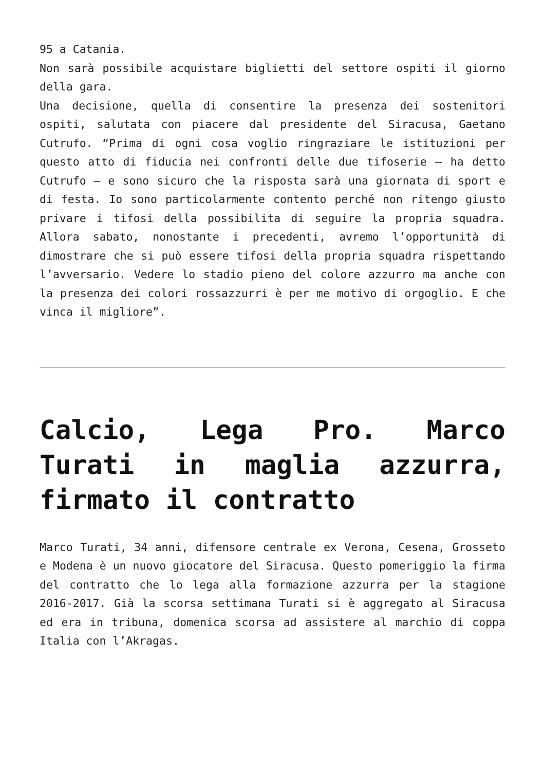95 a Catania.
Non sarà possibile acquistare biglietti del settore ospiti il giorno della gara.
Una decisione, quella di consentire la presenza dei sostenitori ospiti, salutata con piacere dal presidente del Siracusa, Gaetano Cutrufo. “Prima di ogni cosa voglio ringraziare le istituzioni per questo atto di fiducia nei confronti delle due tifoserie – ha detto Cutrufo – e sono sicuro che la risposta sarà una giornata di sport e di festa. Io sono particolarmente contento perché non ritengo giusto privare i tifosi della possibilita di seguire la propria squadra. Allora sabato, nonostante i precedenti, avremo l’opportunità di dimostrare che si può essere tifosi della propria squadra rispettando l’avversario. Vedere lo stadio pieno del colore azzurro ma anche con la presenza dei colori rossazzurri è per me motivo di orgoglio. E che vinca il migliore”.
Calcio, Lega Pro. Marco Turati in maglia azzurra, firmato il contratto
Marco Turati, 34 anni, difensore centrale ex Verona, Cesena, Grosseto e Modena è un nuovo giocatore del Siracusa. Questo pomeriggio la firma del contratto che lo lega alla formazione azzurra per la stagione 2016-2017. Già la scorsa settimana Turati si è aggregato al Siracusa ed era in tribuna, domenica scorsa ad assistere al marchio di coppa Italia con l’Akragas.